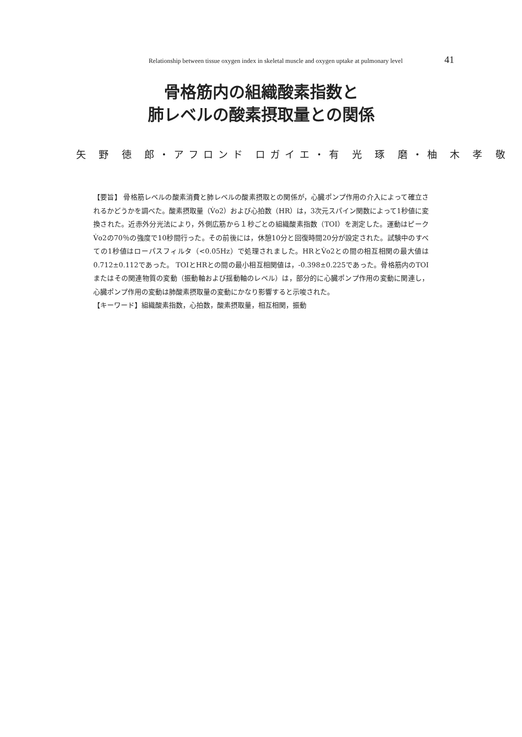Relationship between tissue oxygen index in skeletal muscle and oxygen uptake at pulmonary level 41
骨格筋内の組織酸素指数と
肺レベルの酸素摂取量との関係
矢 野 徳 郎・アフロンド ロガイエ・有 光 琢 磨・柚 木 孝 敬
【要旨】 骨格筋レベルの酸素消費と肺レベルの酸素摂取との関係が，心臓ポンプ作用の介入によって確立されるかどうかを調べた。酸素摂取量（V̇o2）および心拍数（HR）は，3次元スパイン関数によって1秒値に変換された。近赤外分光法により，外側広筋から１秒ごとの組織酸素指数（TOI）を測定した。運動はピークV̇o2の70％の強度で10秒間行った。その前後には，休憩10分と回復時間20分が設定された。試験中のすべての1秒値はローパスフィルタ（<0.05Hz）で処理されました。HRとV̇o2との間の相互相関の最大値は0.712±0.112であった。 TOIとHRとの間の最小相互相関値は，-0.398±0.225であった。骨格筋内のTOIまたはその関連物質の変動（振動軸および揺動軸のレベル）は，部分的に心臓ポンプ作用の変動に関連し，心臓ポンプ作用の変動は肺酸素摂取量の変動にかなり影響すると示唆された。
【キーワード】組織酸素指数，心拍数，酸素摂取量，相互相関，振動